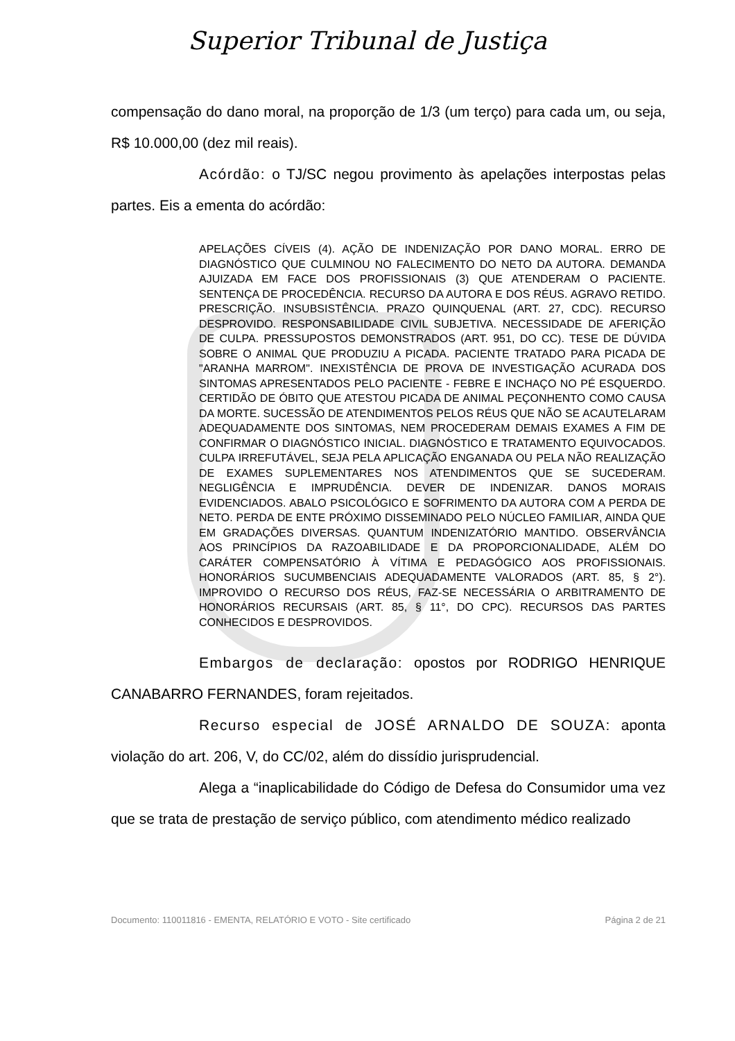Superior Tribunal de Justiça
compensação do dano moral, na proporção de 1/3 (um terço) para cada um, ou seja, R$ 10.000,00 (dez mil reais).
Acórdão: o TJ/SC negou provimento às apelações interpostas pelas partes. Eis a ementa do acórdão:
APELAÇÕES CÍVEIS (4). AÇÃO DE INDENIZAÇÃO POR DANO MORAL. ERRO DE DIAGNÓSTICO QUE CULMINOU NO FALECIMENTO DO NETO DA AUTORA. DEMANDA AJUIZADA EM FACE DOS PROFISSIONAIS (3) QUE ATENDERAM O PACIENTE. SENTENÇA DE PROCEDÊNCIA. RECURSO DA AUTORA E DOS RÉUS. AGRAVO RETIDO. PRESCRIÇÃO. INSUBSISTÊNCIA. PRAZO QUINQUENAL (ART. 27, CDC). RECURSO DESPROVIDO. RESPONSABILIDADE CIVIL SUBJETIVA. NECESSIDADE DE AFERIÇÃO DE CULPA. PRESSUPOSTOS DEMONSTRADOS (ART. 951, DO CC). TESE DE DÚVIDA SOBRE O ANIMAL QUE PRODUZIU A PICADA. PACIENTE TRATADO PARA PICADA DE "ARANHA MARROM". INEXISTÊNCIA DE PROVA DE INVESTIGAÇÃO ACURADA DOS SINTOMAS APRESENTADOS PELO PACIENTE - FEBRE E INCHAÇO NO PÉ ESQUERDO. CERTIDÃO DE ÓBITO QUE ATESTOU PICADA DE ANIMAL PEÇONHENTO COMO CAUSA DA MORTE. SUCESSÃO DE ATENDIMENTOS PELOS RÉUS QUE NÃO SE ACAUTELARAM ADEQUADAMENTE DOS SINTOMAS, NEM PROCEDERAM DEMAIS EXAMES A FIM DE CONFIRMAR O DIAGNÓSTICO INICIAL. DIAGNÓSTICO E TRATAMENTO EQUIVOCADOS. CULPA IRREFUTÁVEL, SEJA PELA APLICAÇÃO ENGANADA OU PELA NÃO REALIZAÇÃO DE EXAMES SUPLEMENTARES NOS ATENDIMENTOS QUE SE SUCEDERAM. NEGLIGÊNCIA E IMPRUDÊNCIA. DEVER DE INDENIZAR. DANOS MORAIS EVIDENCIADOS. ABALO PSICOLÓGICO E SOFRIMENTO DA AUTORA COM A PERDA DE NETO. PERDA DE ENTE PRÓXIMO DISSEMINADO PELO NÚCLEO FAMILIAR, AINDA QUE EM GRADAÇÕES DIVERSAS. QUANTUM INDENIZATÓRIO MANTIDO. OBSERVÂNCIA AOS PRINCÍPIOS DA RAZOABILIDADE E DA PROPORCIONALIDADE, ALÉM DO CARÁTER COMPENSATÓRIO À VÍTIMA E PEDAGÓGICO AOS PROFISSIONAIS. HONORÁRIOS SUCUMBENCIAIS ADEQUADAMENTE VALORADOS (ART. 85, § 2°). IMPROVIDO O RECURSO DOS RÉUS, FAZ-SE NECESSÁRIA O ARBITRAMENTO DE HONORÁRIOS RECURSAIS (ART. 85, § 11°, DO CPC). RECURSOS DAS PARTES CONHECIDOS E DESPROVIDOS.
Embargos de declaração: opostos por RODRIGO HENRIQUE CANABARRO FERNANDES, foram rejeitados.
Recurso especial de JOSÉ ARNALDO DE SOUZA: aponta violação do art. 206, V, do CC/02, além do dissídio jurisprudencial.
Alega a “inaplicabilidade do Código de Defesa do Consumidor uma vez que se trata de prestação de serviço público, com atendimento médico realizado
Documento: 110011816 - EMENTA, RELATÓRIO E VOTO - Site certificado Página 2 de 21